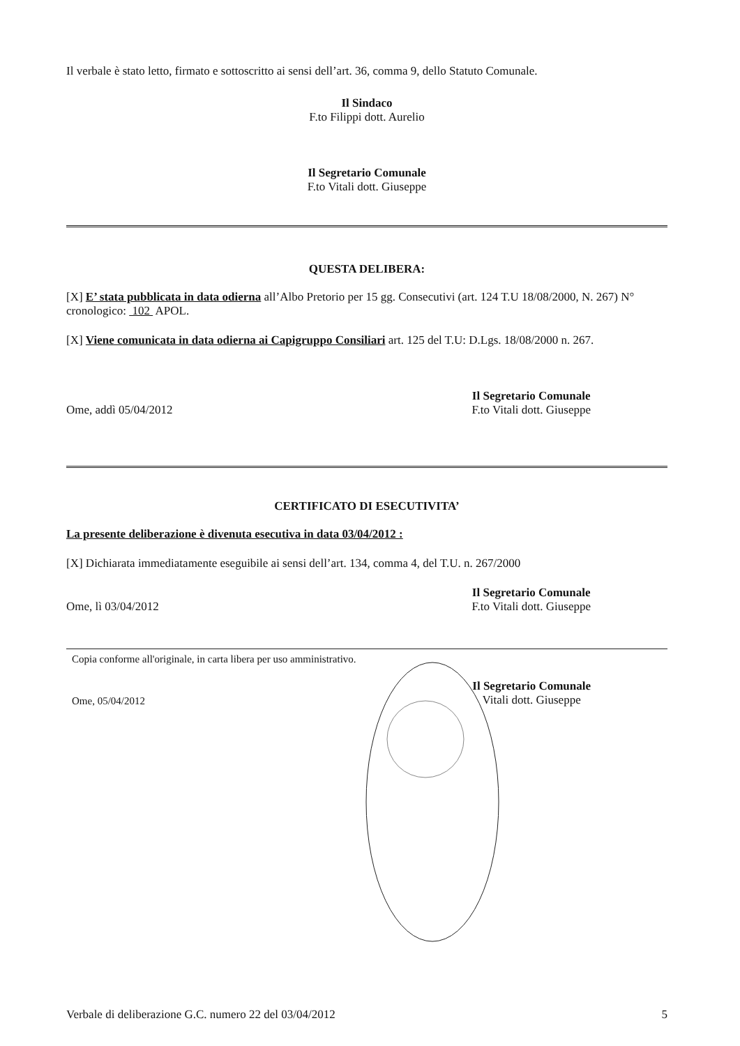Il verbale è stato letto, firmato e sottoscritto ai sensi dell’art. 36, comma 9, dello Statuto Comunale.
Il Sindaco
F.to Filippi dott. Aurelio
Il Segretario Comunale
F.to Vitali dott. Giuseppe
QUESTA DELIBERA:
[X] E’ stata pubblicata in data odierna all’Albo Pretorio per 15 gg. Consecutivi (art. 124 T.U 18/08/2000, N. 267) N° cronologico: 102 APOL.
[X] Viene comunicata in data odierna ai Capigruppo Consiliari art. 125 del T.U: D.Lgs. 18/08/2000 n. 267.
Ome, addì 05/04/2012
Il Segretario Comunale
F.to Vitali dott. Giuseppe
CERTIFICATO DI ESECUTIVITA’
La presente deliberazione è divenuta esecutiva in data 03/04/2012 :
[X] Dichiarata immediatamente eseguibile ai sensi dell’art. 134, comma 4, del T.U. n. 267/2000
Ome, lì 03/04/2012
Il Segretario Comunale
F.to Vitali dott. Giuseppe
Copia conforme all'originale, in carta libera per uso amministrativo.
Ome, 05/04/2012
Il Segretario Comunale
Vitali dott. Giuseppe
Verbale di deliberazione G.C. numero 22 del 03/04/2012
5